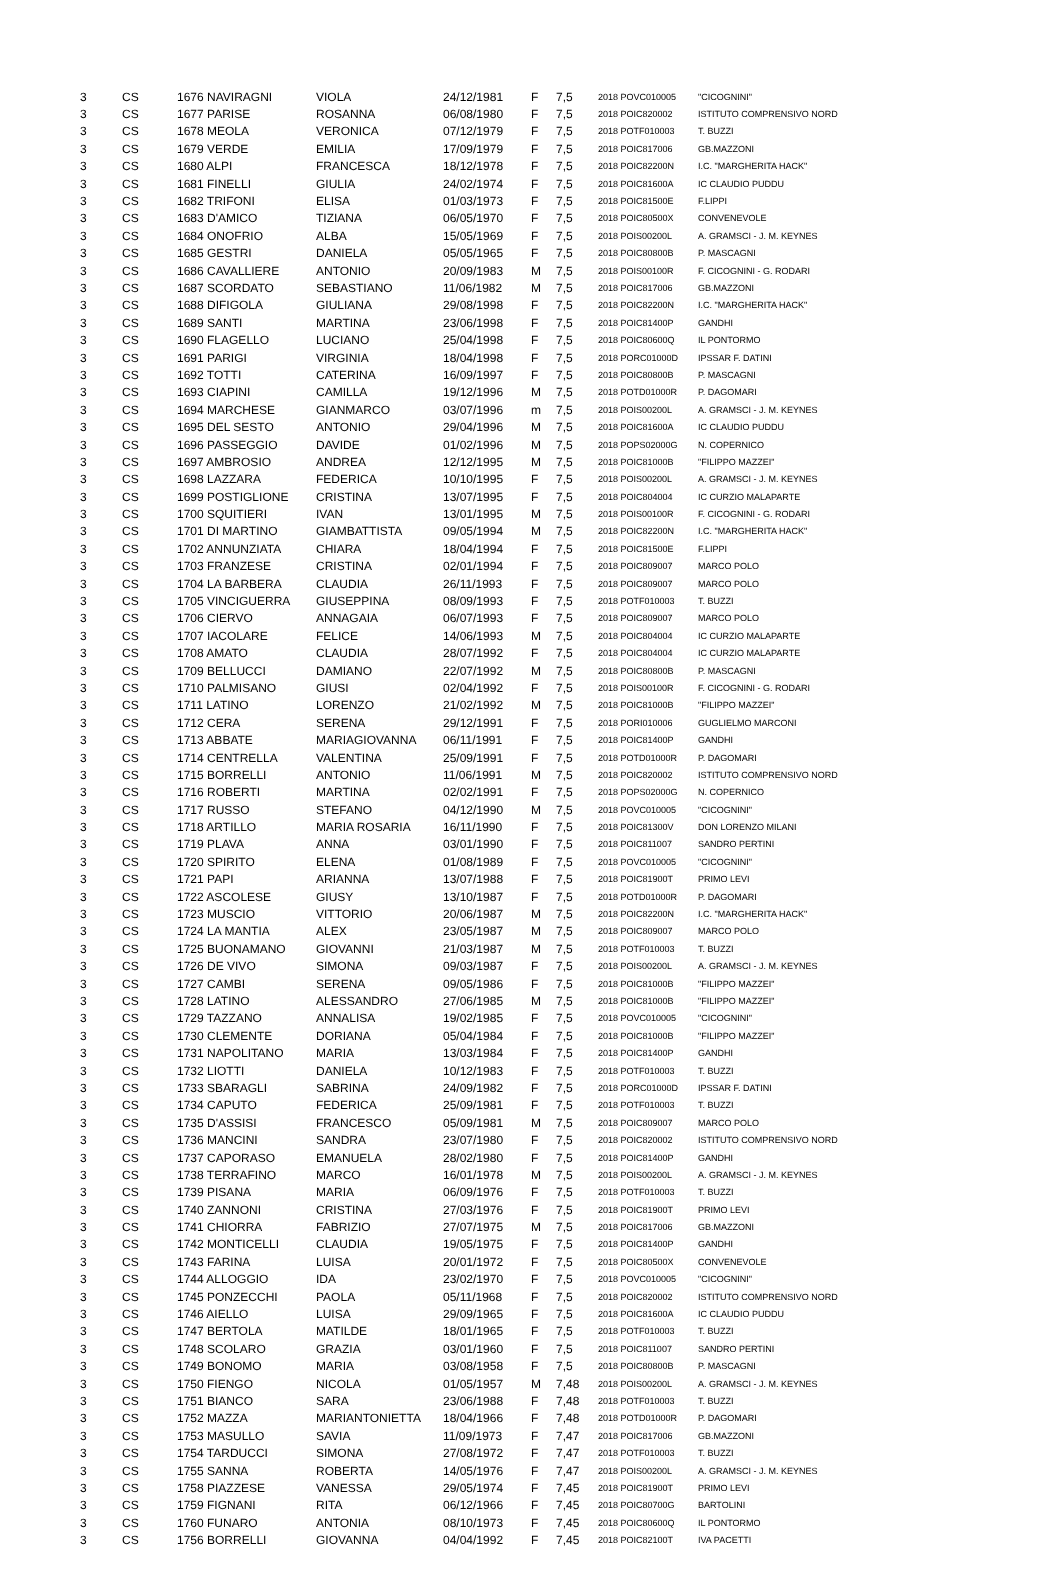| 3 | CS | 1676 NAVIRAGNI | VIOLA | 24/12/1981 | F | 7,5 | 2018 POVC010005 | "CICOGNINI" |
| 3 | CS | 1677 PARISE | ROSANNA | 06/08/1980 | F | 7,5 | 2018 POIC820002 | ISTITUTO COMPRENSIVO NORD |
| 3 | CS | 1678 MEOLA | VERONICA | 07/12/1979 | F | 7,5 | 2018 POTF010003 | T. BUZZI |
| 3 | CS | 1679 VERDE | EMILIA | 17/09/1979 | F | 7,5 | 2018 POIC817006 | GB.MAZZONI |
| 3 | CS | 1680 ALPI | FRANCESCA | 18/12/1978 | F | 7,5 | 2018 POIC82200N | I.C. "MARGHERITA HACK" |
| 3 | CS | 1681 FINELLI | GIULIA | 24/02/1974 | F | 7,5 | 2018 POIC81600A | IC CLAUDIO PUDDU |
| 3 | CS | 1682 TRIFONI | ELISA | 01/03/1973 | F | 7,5 | 2018 POIC81500E | F.LIPPI |
| 3 | CS | 1683 D'AMICO | TIZIANA | 06/05/1970 | F | 7,5 | 2018 POIC80500X | CONVENEVOLE |
| 3 | CS | 1684 ONOFRIO | ALBA | 15/05/1969 | F | 7,5 | 2018 POIS00200L | A. GRAMSCI - J. M. KEYNES |
| 3 | CS | 1685 GESTRI | DANIELA | 05/05/1965 | F | 7,5 | 2018 POIC80800B | P. MASCAGNI |
| 3 | CS | 1686 CAVALLIERE | ANTONIO | 20/09/1983 | M | 7,5 | 2018 POIS00100R | F. CICOGNINI - G. RODARI |
| 3 | CS | 1687 SCORDATO | SEBASTIANO | 11/06/1982 | M | 7,5 | 2018 POIC817006 | GB.MAZZONI |
| 3 | CS | 1688 DIFIGOLA | GIULIANA | 29/08/1998 | F | 7,5 | 2018 POIC82200N | I.C. "MARGHERITA HACK" |
| 3 | CS | 1689 SANTI | MARTINA | 23/06/1998 | F | 7,5 | 2018 POIC81400P | GANDHI |
| 3 | CS | 1690 FLAGELLO | LUCIANO | 25/04/1998 | F | 7,5 | 2018 POIC80600Q | IL PONTORMO |
| 3 | CS | 1691 PARIGI | VIRGINIA | 18/04/1998 | F | 7,5 | 2018 PORC01000D | IPSSAR F. DATINI |
| 3 | CS | 1692 TOTTI | CATERINA | 16/09/1997 | F | 7,5 | 2018 POIC80800B | P. MASCAGNI |
| 3 | CS | 1693 CIAPINI | CAMILLA | 19/12/1996 | M | 7,5 | 2018 POTD01000R | P. DAGOMARI |
| 3 | CS | 1694 MARCHESE | GIANMARCO | 03/07/1996 | m | 7,5 | 2018 POIS00200L | A. GRAMSCI - J. M. KEYNES |
| 3 | CS | 1695 DEL SESTO | ANTONIO | 29/04/1996 | M | 7,5 | 2018 POIC81600A | IC CLAUDIO PUDDU |
| 3 | CS | 1696 PASSEGGIO | DAVIDE | 01/02/1996 | M | 7,5 | 2018 POPS02000G | N. COPERNICO |
| 3 | CS | 1697 AMBROSIO | ANDREA | 12/12/1995 | M | 7,5 | 2018 POIC81000B | "FILIPPO MAZZEI" |
| 3 | CS | 1698 LAZZARA | FEDERICA | 10/10/1995 | F | 7,5 | 2018 POIS00200L | A. GRAMSCI - J. M. KEYNES |
| 3 | CS | 1699 POSTIGLIONE | CRISTINA | 13/07/1995 | F | 7,5 | 2018 POIC804004 | IC CURZIO MALAPARTE |
| 3 | CS | 1700 SQUITIERI | IVAN | 13/01/1995 | M | 7,5 | 2018 POIS00100R | F. CICOGNINI - G. RODARI |
| 3 | CS | 1701 DI MARTINO | GIAMBATTISTA | 09/05/1994 | M | 7,5 | 2018 POIC82200N | I.C. "MARGHERITA HACK" |
| 3 | CS | 1702 ANNUNZIATA | CHIARA | 18/04/1994 | F | 7,5 | 2018 POIC81500E | F.LIPPI |
| 3 | CS | 1703 FRANZESE | CRISTINA | 02/01/1994 | F | 7,5 | 2018 POIC809007 | MARCO POLO |
| 3 | CS | 1704 LA BARBERA | CLAUDIA | 26/11/1993 | F | 7,5 | 2018 POIC809007 | MARCO POLO |
| 3 | CS | 1705 VINCIGUERRA | GIUSEPPINA | 08/09/1993 | F | 7,5 | 2018 POTF010003 | T. BUZZI |
| 3 | CS | 1706 CIERVO | ANNAGAIA | 06/07/1993 | F | 7,5 | 2018 POIC809007 | MARCO POLO |
| 3 | CS | 1707 IACOLARE | FELICE | 14/06/1993 | M | 7,5 | 2018 POIC804004 | IC CURZIO MALAPARTE |
| 3 | CS | 1708 AMATO | CLAUDIA | 28/07/1992 | F | 7,5 | 2018 POIC804004 | IC CURZIO MALAPARTE |
| 3 | CS | 1709 BELLUCCI | DAMIANO | 22/07/1992 | M | 7,5 | 2018 POIC80800B | P. MASCAGNI |
| 3 | CS | 1710 PALMISANO | GIUSI | 02/04/1992 | F | 7,5 | 2018 POIS00100R | F. CICOGNINI - G. RODARI |
| 3 | CS | 1711 LATINO | LORENZO | 21/02/1992 | M | 7,5 | 2018 POIC81000B | "FILIPPO MAZZEI" |
| 3 | CS | 1712 CERA | SERENA | 29/12/1991 | F | 7,5 | 2018 PORI010006 | GUGLIELMO MARCONI |
| 3 | CS | 1713 ABBATE | MARIAGIOVANNA | 06/11/1991 | F | 7,5 | 2018 POIC81400P | GANDHI |
| 3 | CS | 1714 CENTRELLA | VALENTINA | 25/09/1991 | F | 7,5 | 2018 POTD01000R | P. DAGOMARI |
| 3 | CS | 1715 BORRELLI | ANTONIO | 11/06/1991 | M | 7,5 | 2018 POIC820002 | ISTITUTO COMPRENSIVO NORD |
| 3 | CS | 1716 ROBERTI | MARTINA | 02/02/1991 | F | 7,5 | 2018 POPS02000G | N. COPERNICO |
| 3 | CS | 1717 RUSSO | STEFANO | 04/12/1990 | M | 7,5 | 2018 POVC010005 | "CICOGNINI" |
| 3 | CS | 1718 ARTILLO | MARIA ROSARIA | 16/11/1990 | F | 7,5 | 2018 POIC81300V | DON LORENZO MILANI |
| 3 | CS | 1719 PLAVA | ANNA | 03/01/1990 | F | 7,5 | 2018 POIC811007 | SANDRO PERTINI |
| 3 | CS | 1720 SPIRITO | ELENA | 01/08/1989 | F | 7,5 | 2018 POVC010005 | "CICOGNINI" |
| 3 | CS | 1721 PAPI | ARIANNA | 13/07/1988 | F | 7,5 | 2018 POIC81900T | PRIMO LEVI |
| 3 | CS | 1722 ASCOLESE | GIUSY | 13/10/1987 | F | 7,5 | 2018 POTD01000R | P. DAGOMARI |
| 3 | CS | 1723 MUSCIO | VITTORIO | 20/06/1987 | M | 7,5 | 2018 POIC82200N | I.C. "MARGHERITA HACK" |
| 3 | CS | 1724 LA MANTIA | ALEX | 23/05/1987 | M | 7,5 | 2018 POIC809007 | MARCO POLO |
| 3 | CS | 1725 BUONAMANO | GIOVANNI | 21/03/1987 | M | 7,5 | 2018 POTF010003 | T. BUZZI |
| 3 | CS | 1726 DE VIVO | SIMONA | 09/03/1987 | F | 7,5 | 2018 POIS00200L | A. GRAMSCI - J. M. KEYNES |
| 3 | CS | 1727 CAMBI | SERENA | 09/05/1986 | F | 7,5 | 2018 POIC81000B | "FILIPPO MAZZEI" |
| 3 | CS | 1728 LATINO | ALESSANDRO | 27/06/1985 | M | 7,5 | 2018 POIC81000B | "FILIPPO MAZZEI" |
| 3 | CS | 1729 TAZZANO | ANNALISA | 19/02/1985 | F | 7,5 | 2018 POVC010005 | "CICOGNINI" |
| 3 | CS | 1730 CLEMENTE | DORIANA | 05/04/1984 | F | 7,5 | 2018 POIC81000B | "FILIPPO MAZZEI" |
| 3 | CS | 1731 NAPOLITANO | MARIA | 13/03/1984 | F | 7,5 | 2018 POIC81400P | GANDHI |
| 3 | CS | 1732 LIOTTI | DANIELA | 10/12/1983 | F | 7,5 | 2018 POTF010003 | T. BUZZI |
| 3 | CS | 1733 SBARAGLI | SABRINA | 24/09/1982 | F | 7,5 | 2018 PORC01000D | IPSSAR F. DATINI |
| 3 | CS | 1734 CAPUTO | FEDERICA | 25/09/1981 | F | 7,5 | 2018 POTF010003 | T. BUZZI |
| 3 | CS | 1735 D'ASSISI | FRANCESCO | 05/09/1981 | M | 7,5 | 2018 POIC809007 | MARCO POLO |
| 3 | CS | 1736 MANCINI | SANDRA | 23/07/1980 | F | 7,5 | 2018 POIC820002 | ISTITUTO COMPRENSIVO NORD |
| 3 | CS | 1737 CAPORASO | EMANUELA | 28/02/1980 | F | 7,5 | 2018 POIC81400P | GANDHI |
| 3 | CS | 1738 TERRAFINO | MARCO | 16/01/1978 | M | 7,5 | 2018 POIS00200L | A. GRAMSCI - J. M. KEYNES |
| 3 | CS | 1739 PISANA | MARIA | 06/09/1976 | F | 7,5 | 2018 POTF010003 | T. BUZZI |
| 3 | CS | 1740 ZANNONI | CRISTINA | 27/03/1976 | F | 7,5 | 2018 POIC81900T | PRIMO LEVI |
| 3 | CS | 1741 CHIORRA | FABRIZIO | 27/07/1975 | M | 7,5 | 2018 POIC817006 | GB.MAZZONI |
| 3 | CS | 1742 MONTICELLI | CLAUDIA | 19/05/1975 | F | 7,5 | 2018 POIC81400P | GANDHI |
| 3 | CS | 1743 FARINA | LUISA | 20/01/1972 | F | 7,5 | 2018 POIC80500X | CONVENEVOLE |
| 3 | CS | 1744 ALLOGGIO | IDA | 23/02/1970 | F | 7,5 | 2018 POVC010005 | "CICOGNINI" |
| 3 | CS | 1745 PONZECCHI | PAOLA | 05/11/1968 | F | 7,5 | 2018 POIC820002 | ISTITUTO COMPRENSIVO NORD |
| 3 | CS | 1746 AIELLO | LUISA | 29/09/1965 | F | 7,5 | 2018 POIC81600A | IC CLAUDIO PUDDU |
| 3 | CS | 1747 BERTOLA | MATILDE | 18/01/1965 | F | 7,5 | 2018 POTF010003 | T. BUZZI |
| 3 | CS | 1748 SCOLARO | GRAZIA | 03/01/1960 | F | 7,5 | 2018 POIC811007 | SANDRO PERTINI |
| 3 | CS | 1749 BONOMO | MARIA | 03/08/1958 | F | 7,5 | 2018 POIC80800B | P. MASCAGNI |
| 3 | CS | 1750 FIENGO | NICOLA | 01/05/1957 | M | 7,48 | 2018 POIS00200L | A. GRAMSCI - J. M. KEYNES |
| 3 | CS | 1751 BIANCO | SARA | 23/06/1988 | F | 7,48 | 2018 POTF010003 | T. BUZZI |
| 3 | CS | 1752 MAZZA | MARIANTONIETTA | 18/04/1966 | F | 7,48 | 2018 POTD01000R | P. DAGOMARI |
| 3 | CS | 1753 MASULLO | SAVIA | 11/09/1973 | F | 7,47 | 2018 POIC817006 | GB.MAZZONI |
| 3 | CS | 1754 TARDUCCI | SIMONA | 27/08/1972 | F | 7,47 | 2018 POTF010003 | T. BUZZI |
| 3 | CS | 1755 SANNA | ROBERTA | 14/05/1976 | F | 7,47 | 2018 POIS00200L | A. GRAMSCI - J. M. KEYNES |
| 3 | CS | 1758 PIAZZESE | VANESSA | 29/05/1974 | F | 7,45 | 2018 POIC81900T | PRIMO LEVI |
| 3 | CS | 1759 FIGNANI | RITA | 06/12/1966 | F | 7,45 | 2018 POIC80700G | BARTOLINI |
| 3 | CS | 1760 FUNARO | ANTONIA | 08/10/1973 | F | 7,45 | 2018 POIC80600Q | IL PONTORMO |
| 3 | CS | 1756 BORRELLI | GIOVANNA | 04/04/1992 | F | 7,45 | 2018 POIC82100T | IVA PACETTI |